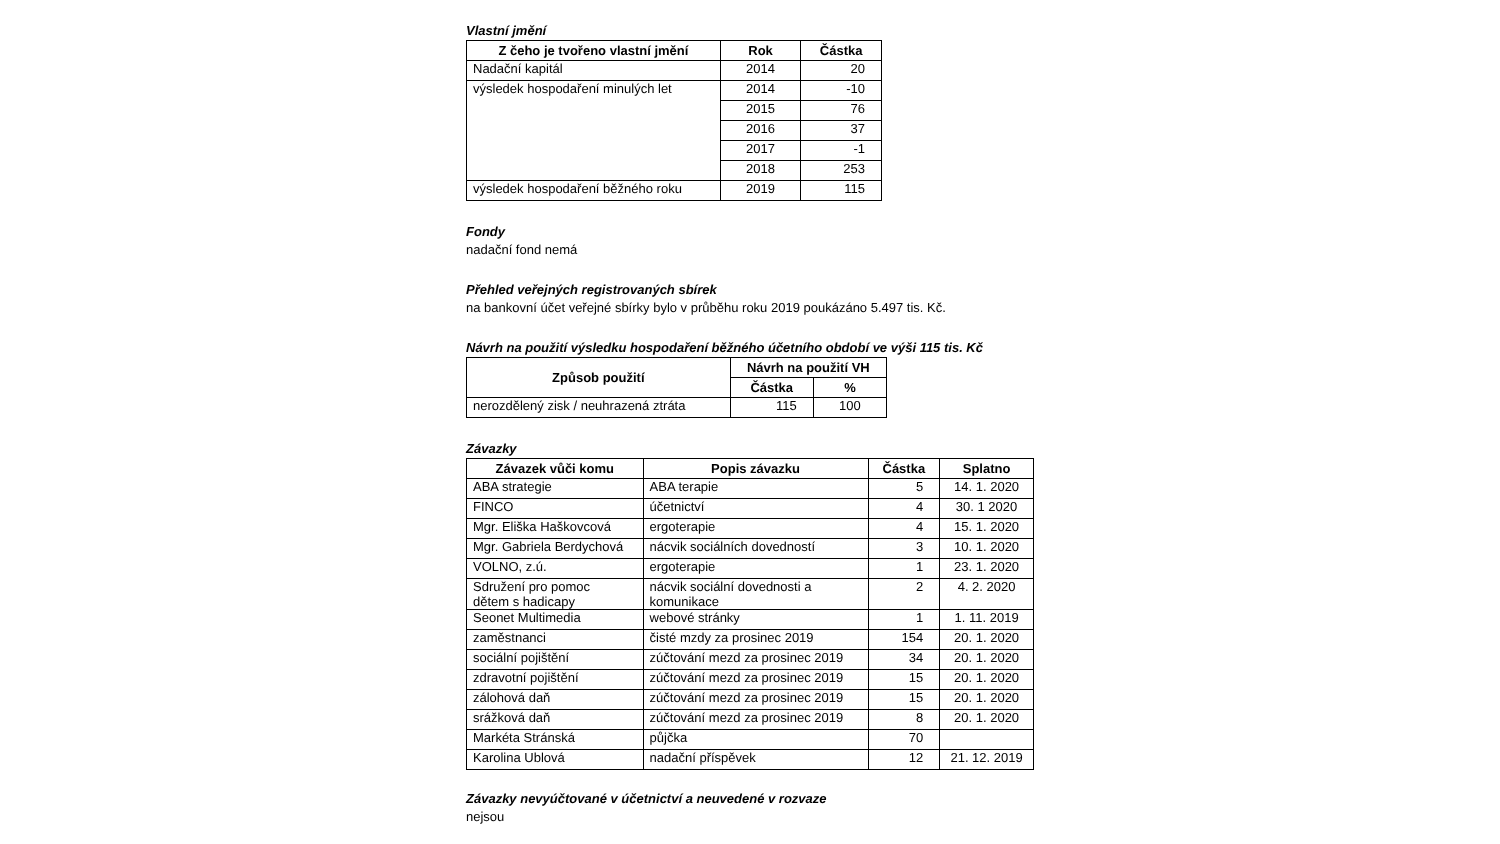Vlastní jmění
| Z čeho je tvořeno vlastní jmění | Rok | Částka |
| --- | --- | --- |
| Nadační kapitál | 2014 | 20 |
| výsledek hospodaření minulých let | 2014 | -10 |
| | 2015 | 76 |
| | 2016 | 37 |
| | 2017 | -1 |
| | 2018 | 253 |
| výsledek hospodaření běžného roku | 2019 | 115 |
Fondy
nadační fond nemá
Přehled veřejných registrovaných sbírek
na bankovní účet veřejné sbírky bylo v průběhu roku 2019 poukázáno 5.497 tis. Kč.
Návrh na použití výsledku hospodaření běžného účetního období ve výši 115 tis. Kč
| Způsob použití | Návrh na použití VH | |
| --- | --- | --- |
| | Částka | % |
| nerozdělený zisk / neuhrazená ztráta | 115 | 100 |
Závazky
| Závazek vůči komu | Popis závazku | Částka | Splatno |
| --- | --- | --- | --- |
| ABA strategie | ABA terapie | 5 | 14. 1. 2020 |
| FINCO | účetnictví | 4 | 30. 1 2020 |
| Mgr. Eliška Haškovcová | ergoterapie | 4 | 15. 1. 2020 |
| Mgr. Gabriela Berdychová | nácvik sociálních dovedností | 3 | 10. 1. 2020 |
| VOLNO, z.ú. | ergoterapie | 1 | 23. 1. 2020 |
| Sdružení pro pomoc dětem s hadicapy | nácvik sociální dovednosti a komunikace | 2 | 4. 2. 2020 |
| Seonet Multimedia | webové stránky | 1 | 1. 11. 2019 |
| zaměstnanci | čisté mzdy za prosinec 2019 | 154 | 20. 1. 2020 |
| sociální pojištění | zúčtování mezd za prosinec 2019 | 34 | 20. 1. 2020 |
| zdravotní pojištění | zúčtování mezd za prosinec 2019 | 15 | 20. 1. 2020 |
| zálohová daň | zúčtování mezd za prosinec 2019 | 15 | 20. 1. 2020 |
| srážková daň | zúčtování mezd za prosinec 2019 | 8 | 20. 1. 2020 |
| Markéta Stránská | půjčka | 70 | |
| Karolina Ublová | nadační příspěvek | 12 | 21. 12. 2019 |
Závazky nevyúčtované v účetnictví a neuvedené v rozvaze
nejsou